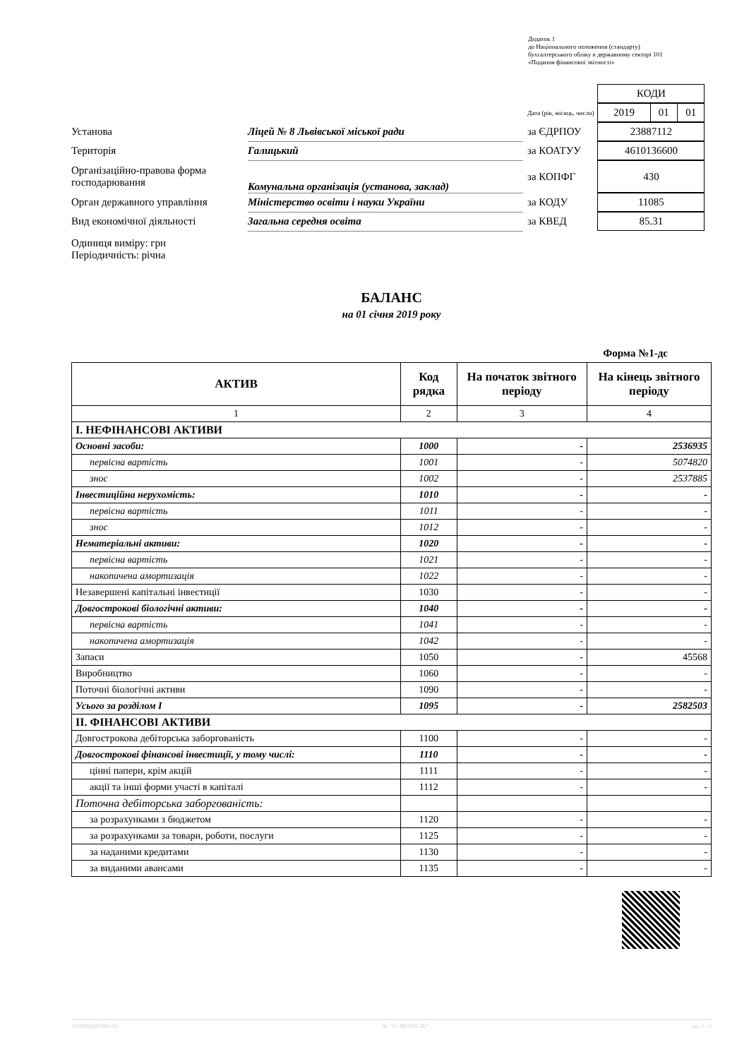Додаток 1
до Національного положення (стандарту)
бухгалтерського обліку в державному секторі 101
«Подання фінансової звітності»
| | | | | / КОДИ / |
| | | | Дата (рік, місяць, число) | / 2019 / 01 / 01 / |
| Установа | Ліцей № 8 Львівської міської ради | за ЄДРПОУ | | / 23887112 / |
| Територія | Галицький | за КОАТУУ | | / 4610136600 / |
| Організаційно-правова форма господарювання | Комунальна організація (установа, заклад) | за КОПФГ | | / 430 / |
| Орган державного управління | Міністерство освіти і науки України | за КОДУ | | / 11085 / |
| Вид економічної діяльності | Загальна середня освіта | за КВЕД | | / 85.31 / |
Одиниця виміру: грн
Періодичність: річна
БАЛАНС
на 01 січня 2019 року
Форма №1-дс
| АКТИВ | Код рядка | На початок звітного періоду | На кінець звітного періоду |
| --- | --- | --- | --- |
| 1 | 2 | 3 | 4 |
| I. НЕФІНАНСОВІ АКТИВИ | | | |
| Основні засоби: | 1000 | - | 2536935 |
| первісна вартість | 1001 | - | 5074820 |
| знос | 1002 | - | 2537885 |
| Інвестиційна нерухомість: | 1010 | - | - |
| первісна вартість | 1011 | - | - |
| знос | 1012 | - | - |
| Нематеріальні активи: | 1020 | - | - |
| первісна вартість | 1021 | - | - |
| накопичена амортизація | 1022 | - | - |
| Незавершені капітальні інвестиції | 1030 | - | - |
| Довгострокові біологічні активи: | 1040 | - | - |
| первісна вартість | 1041 | - | - |
| накопичена амортизація | 1042 | - | - |
| Запаси | 1050 | - | 45568 |
| Виробництво | 1060 | - | - |
| Поточні біологічні активи | 1090 | - | - |
| Усього за розділом I | 1095 | - | 2582503 |
| II. ФІНАНСОВІ АКТИВИ | | | |
| Довгострокова дебіторська заборгованість | 1100 | - | - |
| Довгострокові фінансові інвестиції, у тому числі: | 1110 | - | - |
| цінні папери, крім акцій | 1111 | - | - |
| акції та інші форми участі в капіталі | 1112 | - | - |
| Поточна дебіторська заборгованість: | | | |
| за розрахунками з бюджетом | 1120 | - | - |
| за розрахунками за товари, роботи, послуги | 1125 | - | - |
| за наданими кредитами | 1130 | - | - |
| за виданими авансами | 1135 | - | - |
20190000005806111 АС "Є-ЗВІТНІСТЬ" ст. 1 з 3